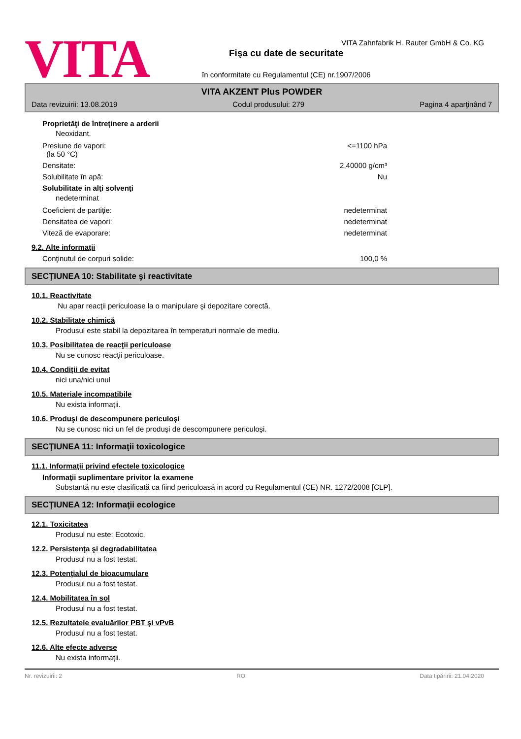VITA
VITA Zahnfabrik H. Rauter GmbH & Co. KG
Fişa cu date de securitate
în conformitate cu Regulamentul (CE) nr.1907/2006
VITA AKZENT Plus POWDER
Data revizuirii: 13.08.2019 Codul produsului: 279 Pagina 4 aparţinând 7
Proprietăţi de întreţinere a arderii
Neoxidant.
Presiune de vapori:
(la 50 °C) <=1100 hPa
Densitate: 2,40000 g/cm³
Solubilitate în apă: Nu
Solubilitate in alţi solvenţi
nedeterminat
Coeficient de partiţie: nedeterminat
Densitatea de vapori: nedeterminat
Viteză de evaporare: nedeterminat
9.2. Alte informaţii
Conţinutul de corpuri solide: 100,0 %
SECŢIUNEA 10: Stabilitate şi reactivitate
10.1. Reactivitate
Nu apar reacţii periculoase la o manipulare şi depozitare corectă.
10.2. Stabilitate chimică
Produsul este stabil la depozitarea în temperaturi normale de mediu.
10.3. Posibilitatea de reacţii periculoase
Nu se cunosc reacţii periculoase.
10.4. Condiţii de evitat
nici una/nici unul
10.5. Materiale incompatibile
Nu exista informaţii.
10.6. Produşi de descompunere periculoşi
Nu se cunosc nici un fel de produşi de descompunere periculoşi.
SECŢIUNEA 11: Informaţii toxicologice
11.1. Informaţii privind efectele toxicologice
Informaţii suplimentare privitor la examene
Substantă nu este clasificată ca fiind periculoasă in acord cu Regulamentul (CE) NR. 1272/2008 [CLP].
SECŢIUNEA 12: Informaţii ecologice
12.1. Toxicitatea
Produsul nu este: Ecotoxic.
12.2. Persistenţa şi degradabilitatea
Produsul nu a fost testat.
12.3. Potenţialul de bioacumulare
Produsul nu a fost testat.
12.4. Mobilitatea în sol
Produsul nu a fost testat.
12.5. Rezultatele evaluărilor PBT şi vPvB
Produsul nu a fost testat.
12.6. Alte efecte adverse
Nu exista informaţii.
Nr. revizuirii: 2 RO Data tipăririi: 21.04.2020